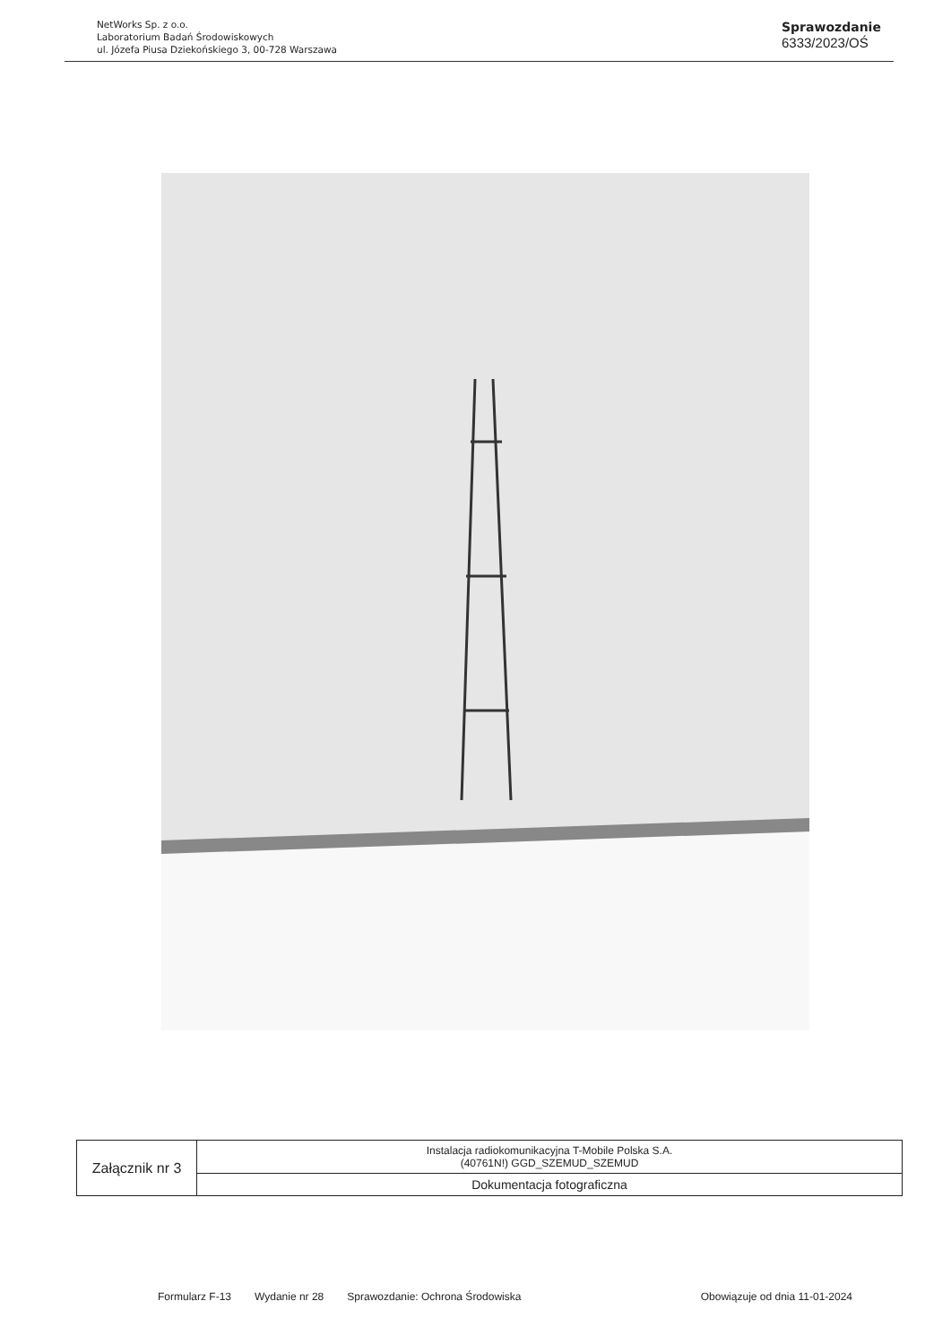NetWorks Sp. z o.o.
Laboratorium Badań Środowiskowych
ul. Józefa Piusa Dziekońskiego 3, 00-728 Warszawa
Sprawozdanie
6333/2023/OŚ
| Załącznik nr 3 | Instalacja radiokomunikacyjna T-Mobile Polska S.A. (40761N!) GGD_SZEMUD_SZEMUD |
| | Dokumentacja fotograficzna |
Formularz F-13 Wydanie nr 28 Sprawozdanie: Ochrona Środowiska Obowiązuje od dnia 11-01-2024